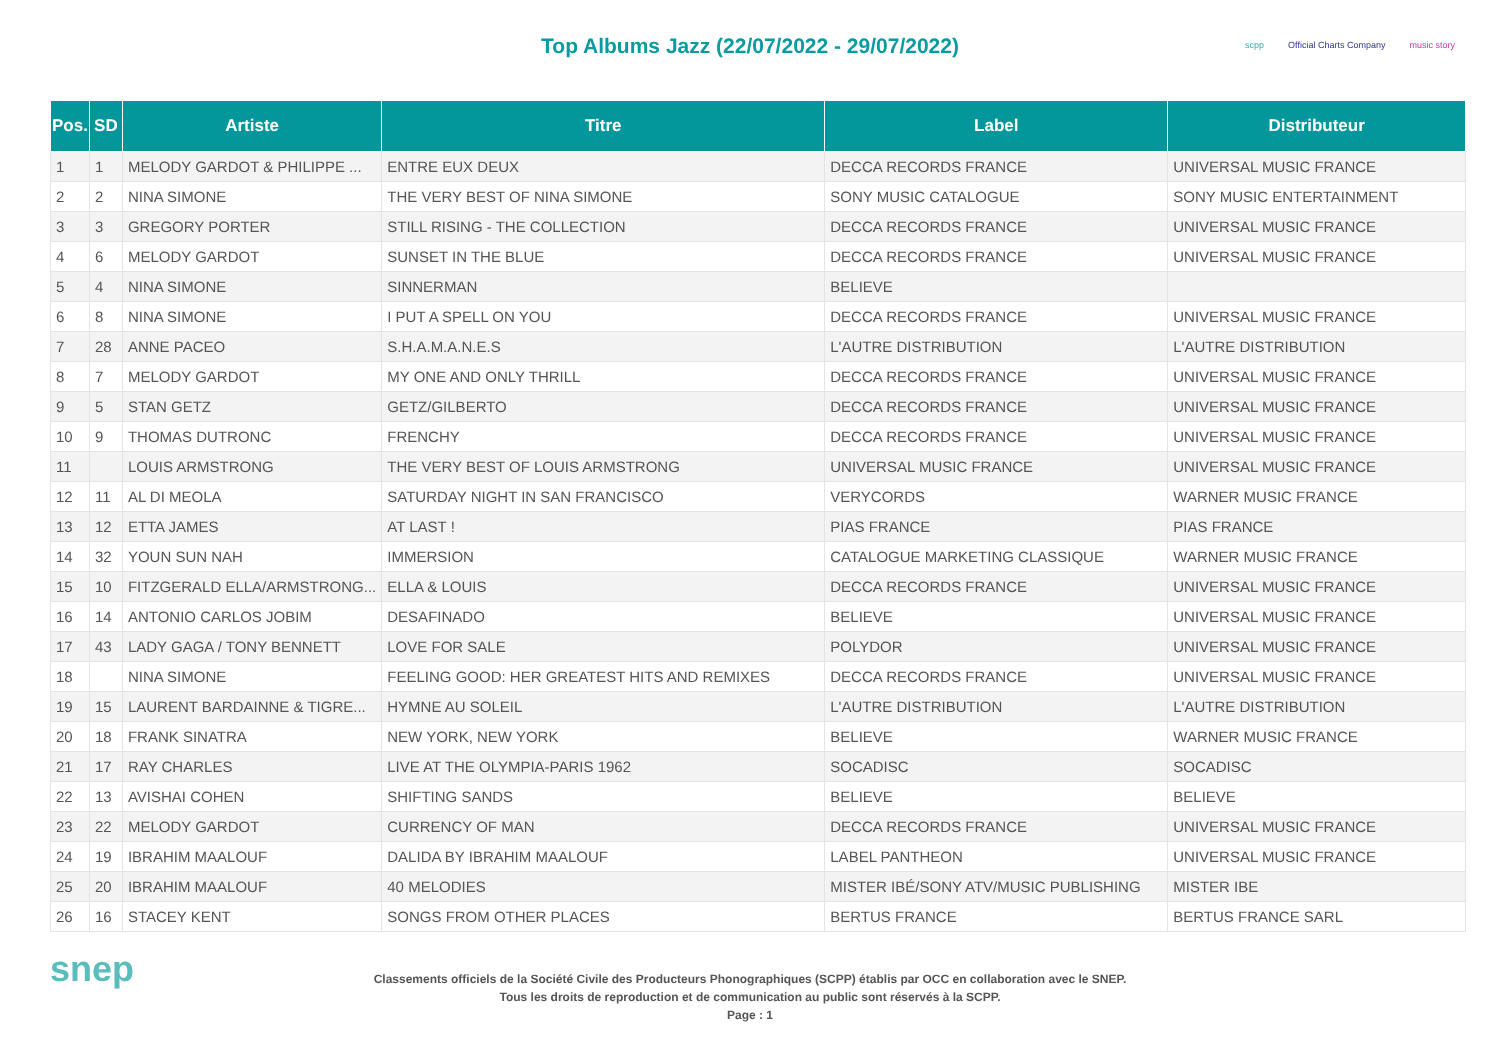Top Albums Jazz (22/07/2022 - 29/07/2022)
scpp Official Charts Company music story
| Pos. | SD | Artiste | Titre | Label | Distributeur |
| --- | --- | --- | --- | --- | --- |
| 1 | 1 | MELODY GARDOT & PHILIPPE ... | ENTRE EUX DEUX | DECCA RECORDS FRANCE | UNIVERSAL MUSIC FRANCE |
| 2 | 2 | NINA SIMONE | THE VERY BEST OF NINA SIMONE | SONY MUSIC CATALOGUE | SONY MUSIC ENTERTAINMENT |
| 3 | 3 | GREGORY PORTER | STILL RISING - THE COLLECTION | DECCA RECORDS FRANCE | UNIVERSAL MUSIC FRANCE |
| 4 | 6 | MELODY GARDOT | SUNSET IN THE BLUE | DECCA RECORDS FRANCE | UNIVERSAL MUSIC FRANCE |
| 5 | 4 | NINA SIMONE | SINNERMAN | BELIEVE | |
| 6 | 8 | NINA SIMONE | I PUT A SPELL ON YOU | DECCA RECORDS FRANCE | UNIVERSAL MUSIC FRANCE |
| 7 | 28 | ANNE PACEO | S.H.A.M.A.N.E.S | L'AUTRE DISTRIBUTION | L'AUTRE DISTRIBUTION |
| 8 | 7 | MELODY GARDOT | MY ONE AND ONLY THRILL | DECCA RECORDS FRANCE | UNIVERSAL MUSIC FRANCE |
| 9 | 5 | STAN GETZ | GETZ/GILBERTO | DECCA RECORDS FRANCE | UNIVERSAL MUSIC FRANCE |
| 10 | 9 | THOMAS DUTRONC | FRENCHY | DECCA RECORDS FRANCE | UNIVERSAL MUSIC FRANCE |
| 11 | | LOUIS ARMSTRONG | THE VERY BEST OF LOUIS ARMSTRONG | UNIVERSAL MUSIC FRANCE | UNIVERSAL MUSIC FRANCE |
| 12 | 11 | AL DI MEOLA | SATURDAY NIGHT IN SAN FRANCISCO | VERYCORDS | WARNER MUSIC FRANCE |
| 13 | 12 | ETTA JAMES | AT LAST ! | PIAS FRANCE | PIAS FRANCE |
| 14 | 32 | YOUN SUN NAH | IMMERSION | CATALOGUE MARKETING CLASSIQUE | WARNER MUSIC FRANCE |
| 15 | 10 | FITZGERALD ELLA/ARMSTRONG... | ELLA & LOUIS | DECCA RECORDS FRANCE | UNIVERSAL MUSIC FRANCE |
| 16 | 14 | ANTONIO CARLOS JOBIM | DESAFINADO | BELIEVE | UNIVERSAL MUSIC FRANCE |
| 17 | 43 | LADY GAGA / TONY BENNETT | LOVE FOR SALE | POLYDOR | UNIVERSAL MUSIC FRANCE |
| 18 | | NINA SIMONE | FEELING GOOD: HER GREATEST HITS AND REMIXES | DECCA RECORDS FRANCE | UNIVERSAL MUSIC FRANCE |
| 19 | 15 | LAURENT BARDAINNE & TIGRE... | HYMNE AU SOLEIL | L'AUTRE DISTRIBUTION | L'AUTRE DISTRIBUTION |
| 20 | 18 | FRANK SINATRA | NEW YORK, NEW YORK | BELIEVE | WARNER MUSIC FRANCE |
| 21 | 17 | RAY CHARLES | LIVE AT THE OLYMPIA-PARIS 1962 | SOCADISC | SOCADISC |
| 22 | 13 | AVISHAI COHEN | SHIFTING SANDS | BELIEVE | BELIEVE |
| 23 | 22 | MELODY GARDOT | CURRENCY OF MAN | DECCA RECORDS FRANCE | UNIVERSAL MUSIC FRANCE |
| 24 | 19 | IBRAHIM MAALOUF | DALIDA BY IBRAHIM MAALOUF | LABEL PANTHEON | UNIVERSAL MUSIC FRANCE |
| 25 | 20 | IBRAHIM MAALOUF | 40 MELODIES | MISTER IBÉ/SONY ATV/MUSIC PUBLISHING | MISTER IBE |
| 26 | 16 | STACEY KENT | SONGS FROM OTHER PLACES | BERTUS FRANCE | BERTUS FRANCE SARL |
snep
Classements officiels de la Société Civile des Producteurs Phonographiques (SCPP) établis par OCC en collaboration avec le SNEP.
Tous les droits de reproduction et de communication au public sont réservés à la SCPP.
Page : 1